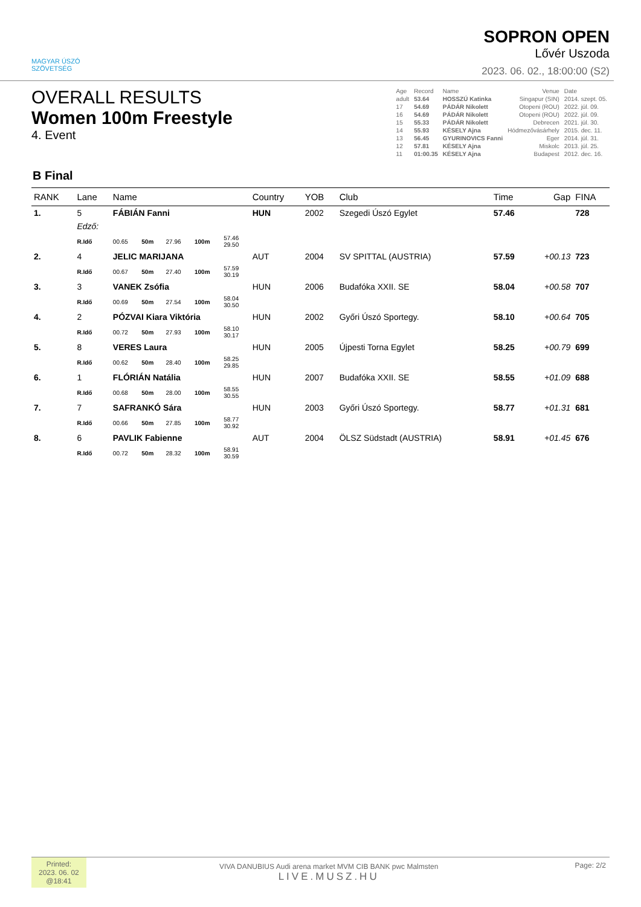MAGYAR ÚSZÓ
SZÖVETSÉG
SOPRON OPEN
Lővér Uszoda
2023. 06. 02., 18:00:00 (S2)
OVERALL RESULTS
Women 100m Freestyle
4. Event
| Age | Record | Name | Venue | Date |
| adult | 53.64 | HOSSZÚ Katinka | Singapur (SIN) | 2014. szept. 05. |
| 17 | 54.69 | PÁDÁR Nikolett | Otopeni (ROU) | 2022. júl. 09. |
| 16 | 54.69 | PÁDÁR Nikolett | Otopeni (ROU) | 2022. júl. 09. |
| 15 | 55.33 | PÁDÁR Nikolett | Debrecen | 2021. júl. 30. |
| 14 | 55.93 | KÉSELY Ajna | Hódmezővásárhely | 2015. dec. 11. |
| 13 | 56.45 | GYURINOVICS Fanni | Eger | 2014. júl. 31. |
| 12 | 57.81 | KÉSELY Ajna | Miskolc | 2013. júl. 25. |
| 11 | 01:00.35 | KÉSELY Ajna | Budapest | 2012. dec. 16. |
B Final
| RANK | Lane | Name | | | | | Country | YOB | Club | Time | Gap | FINA |
| --- | --- | --- | --- | --- | --- | --- | --- | --- | --- | --- | --- | --- |
| 1. | 5 | FÁBIÁN Fanni | | | | | HUN | 2002 | Szegedi Úszó Egylet | 57.46 | | 728 |
| | Edző: | | | | | | | | | | | |
| | R.Idő | 00.65 | 50m | 27.96 | 100m | 57.46 29.50 | | | | | | |
| 2. | 4 | JELIC MARIJANA | | | | | AUT | 2004 | SV SPITTAL (AUSTRIA) | 57.59 | +00.13 | 723 |
| | R.Idő | 00.67 | 50m | 27.40 | 100m | 57.59 30.19 | | | | | | |
| 3. | 3 | VANEK Zsófia | | | | | HUN | 2006 | Budafóka XXII. SE | 58.04 | +00.58 | 707 |
| | R.Idő | 00.69 | 50m | 27.54 | 100m | 58.04 30.50 | | | | | | |
| 4. | 2 | PÓZVAI Kiara Viktória | | | | | HUN | 2002 | Győri Úszó Sportegy. | 58.10 | +00.64 | 705 |
| | R.Idő | 00.72 | 50m | 27.93 | 100m | 58.10 30.17 | | | | | | |
| 5. | 8 | VERES Laura | | | | | HUN | 2005 | Újpesti Torna Egylet | 58.25 | +00.79 | 699 |
| | R.Idő | 00.62 | 50m | 28.40 | 100m | 58.25 29.85 | | | | | | |
| 6. | 1 | FLÓRIÁN Natália | | | | | HUN | 2007 | Budafóka XXII. SE | 58.55 | +01.09 | 688 |
| | R.Idő | 00.68 | 50m | 28.00 | 100m | 58.55 30.55 | | | | | | |
| 7. | 7 | SAFRANKÓ Sára | | | | | HUN | 2003 | Győri Úszó Sportegy. | 58.77 | +01.31 | 681 |
| | R.Idő | 00.66 | 50m | 27.85 | 100m | 58.77 30.92 | | | | | | |
| 8. | 6 | PAVLIK Fabienne | | | | | AUT | 2004 | ÖLSZ Südstadt (AUSTRIA) | 58.91 | +01.45 | 676 |
| | R.Idő | 00.72 | 50m | 28.32 | 100m | 58.91 30.59 | | | | | | |
Printed:
2023. 06. 02
@18:41
VIVA DANUBIUS Audi arena market MVM CIB BANK pwc Malmsten
LIVE.MUSZ.HU
Page: 2/2